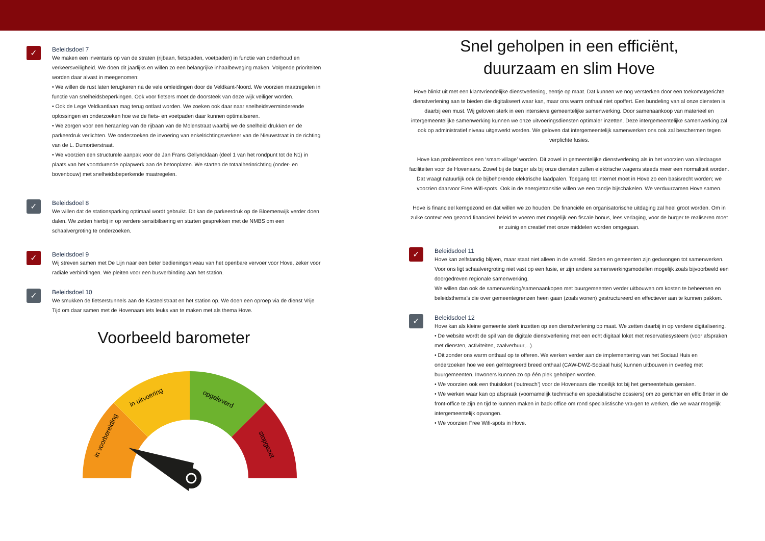✓
Beleidsdoel 7
We maken een inventaris op van de straten (rijbaan, fietspaden, voetpaden) in functie van onderhoud en verkeersveiligheid. We doen dit jaarlijks en willen zo een belangrijke inhaalbeweging maken. Volgende prioriteiten worden daar alvast in meegenomen:
• We willen de rust laten terugkeren na de vele omleidingen door de Veldkant-Noord. We voorzien maatregelen in functie van snelheidsbeperkingen. Ook voor fietsers moet de doorsteek van deze wijk veiliger worden.
• Ook de Lege Veldkantlaan mag terug ontlast worden. We zoeken ook daar naar snelheidsverminderende oplossingen en onderzoeken hoe we de fiets- en voetpaden daar kunnen optimaliseren.
• We zorgen voor een heraanleg van de rijbaan van de Molenstraat waarbij we de snelheid drukken en de parkeerdruk verlichten. We onderzoeken de invoering van enkelrichtingsverkeer van de Nieuwstraat in de richting van de L. Dumortierstraat.
• We voorzien een structurele aanpak voor de Jan Frans Gellyncklaan (deel 1 van het rondpunt tot de N1) in plaats van het voortdurende oplapwerk aan de betonplaten. We starten de totaalherinrichting (onder- en bovenbouw) met snelheidsbeperkende maatregelen.
✓
Beleidsdoel 8
We willen dat de stationsparking optimaal wordt gebruikt. Dit kan de parkeerdruk op de Bloemenwijk verder doen dalen. We zetten hierbij in op verdere sensibilisering en starten gesprekken met de NMBS om een schaalvergroting te onderzoeken.
✓
Beleidsdoel 9
Wij streven samen met De Lijn naar een beter bedieningsniveau van het openbare vervoer voor Hove, zeker voor radiale verbindingen. We pleiten voor een busverbinding aan het station.
✓
Beleidsdoel 10
We smukken de fietserstunnels aan de Kasteelstraat en het station op. We doen een oproep via de dienst Vrije Tijd om daar samen met de Hovenaars iets leuks van te maken met als thema Hove.
Voorbeeld barometer
in voorbereiding
in uitvoering
opgeleverd
stopgezet
Snel geholpen in een efficiënt,
duurzaam en slim Hove
Hove blinkt uit met een klantvriendelijke dienstverlening, eentje op maat. Dat kunnen we nog versterken door een toekomstgerichte dienstverlening aan te bieden die digitaliseert waar kan, maar ons warm onthaal niet opoffert. Een bundeling van al onze diensten is daarbij een must. Wij geloven sterk in een intensieve gemeentelijke samenwerking. Door samenaankoop van materieel en intergemeentelijke samenwerking kunnen we onze uitvoeringsdiensten optimaler inzetten. Deze intergemeentelijke samenwerking zal ook op administratief niveau uitgewerkt worden. We geloven dat intergemeentelijk samenwerken ons ook zal beschermen tegen verplichte fusies.
Hove kan probleemloos een ‘smart-village’ worden. Dit zowel in gemeentelijke dienstverlening als in het voorzien van alledaagse faciliteiten voor de Hovenaars. Zowel bij de burger als bij onze diensten zullen elektrische wagens steeds meer een normaliteit worden. Dat vraagt natuurlijk ook de bijbehorende elektrische laadpalen. Toegang tot internet moet in Hove zo een basisrecht worden; we voorzien daarvoor Free Wifi-spots. Ook in de energietransitie willen we een tandje bijschakelen. We verduurzamen Hove samen.
Hove is financieel kerngezond en dat willen we zo houden. De financiële en organisatorische uitdaging zal heel groot worden. Om in zulke context een gezond financieel beleid te voeren met mogelijk een fiscale bonus, lees verlaging, voor de burger te realiseren moet er zuinig en creatief met onze middelen worden omgegaan.
✓
Beleidsdoel 11
Hove kan zelfstandig blijven, maar staat niet alleen in de wereld. Steden en gemeenten zijn gedwongen tot samenwerken. Voor ons ligt schaalvergroting niet vast op een fusie, er zijn andere samenwerkingsmodellen mogelijk zoals bijvoorbeeld een doorgedreven regionale samenwerking.
We willen dan ook de samenwerking/samenaankopen met buurgemeenten verder uitbouwen om kosten te beheersen en beleidsthema’s die over gemeentegrenzen heen gaan (zoals wonen) gestructureerd en effectiever aan te kunnen pakken.
✓
Beleidsdoel 12
Hove kan als kleine gemeente sterk inzetten op een dienstverlening op maat. We zetten daarbij in op verdere digitalisering.
• De website wordt de spil van de digitale dienstverlening met een echt digitaal loket met reservatiesysteem (voor afspraken met diensten, activiteiten, zaalverhuur,...).
• Dit zonder ons warm onthaal op te offeren. We werken verder aan de implementering van het Sociaal Huis en onderzoeken hoe we een geïntegreerd breed onthaal (CAW-DWZ-Sociaal huis) kunnen uitbouwen in overleg met buurgemeenten. Inwoners kunnen zo op één plek geholpen worden.
• We voorzien ook een thuisloket (‘outreach’) voor de Hovenaars die moeilijk tot bij het gemeentehuis geraken.
• We werken waar kan op afspraak (voornamelijk technische en specialistische dossiers) om zo gerichter en efficiënter in de front-office te zijn en tijd te kunnen maken in back-office om rond specialistische vra-gen te werken, die we waar mogelijk intergemeentelijk opvangen.
• We voorzien Free Wifi-spots in Hove.